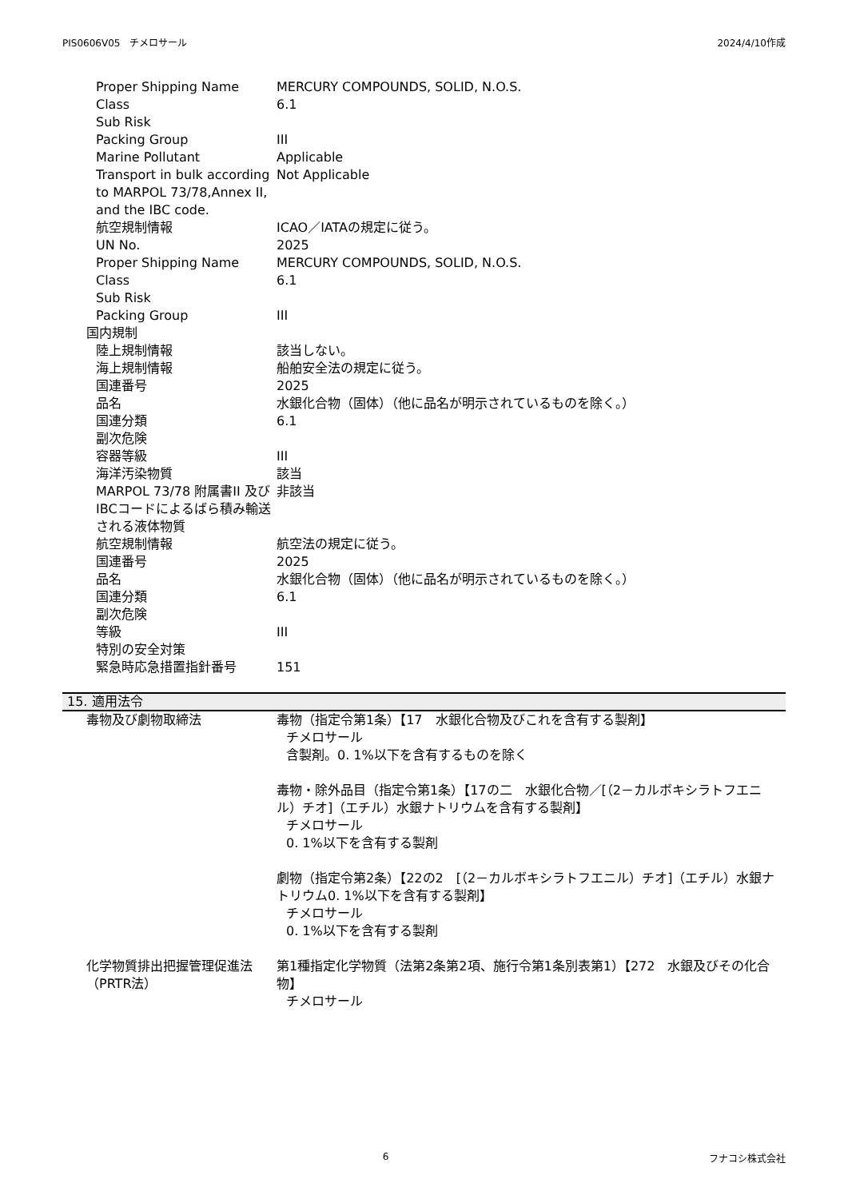PIS0606V05　チメロサール 2024/4/10作成
Proper Shipping Name MERCURY COMPOUNDS, SOLID, N.O.S.
Class 6.1
Sub Risk
Packing Group III
Marine Pollutant Applicable
Transport in bulk according to MARPOL 73/78,Annex II, and the IBC code.
Not Applicable
航空規制情報 ICAO／IATAの規定に従う。
UN No. 2025
Proper Shipping Name MERCURY COMPOUNDS, SOLID, N.O.S.
Class 6.1
Sub Risk
Packing Group III
国内規制
陸上規制情報 該当しない。
海上規制情報 船舶安全法の規定に従う。
国連番号 2025
品名 水銀化合物（固体）（他に品名が明示されているものを除く。）
国連分類 6.1
副次危険
容器等級 III
海洋汚染物質 該当
MARPOL 73/78 附属書II 及び IBCコードによるばら積み輸送される液体物質
非該当
航空規制情報 航空法の規定に従う。
国連番号 2025
品名 水銀化合物（固体）（他に品名が明示されているものを除く。）
国連分類 6.1
副次危険
等級 III
特別の安全対策
緊急時応急措置指針番号 151
15. 適用法令
毒物及び劇物取締法 毒物（指定令第1条）【17　水銀化合物及びこれを含有する製剤】
チメロサール
含製剤。0. 1%以下を含有するものを除く
毒物・除外品目（指定令第1条）【17の二　水銀化合物／[（2－カルボキシラトフエニル）チオ]（エチル）水銀ナトリウムを含有する製剤】
チメロサール
0. 1%以下を含有する製剤
劇物（指定令第2条）【22の2　[（2－カルボキシラトフエニル）チオ]（エチル）水銀ナトリウム0. 1%以下を含有する製剤】
チメロサール
0. 1%以下を含有する製剤
化学物質排出把握管理促進法（PRTR法）
第1種指定化学物質（法第2条第2項、施行令第1条別表第1）【272　水銀及びその化合物】
チメロサール
6 フナコシ株式会社